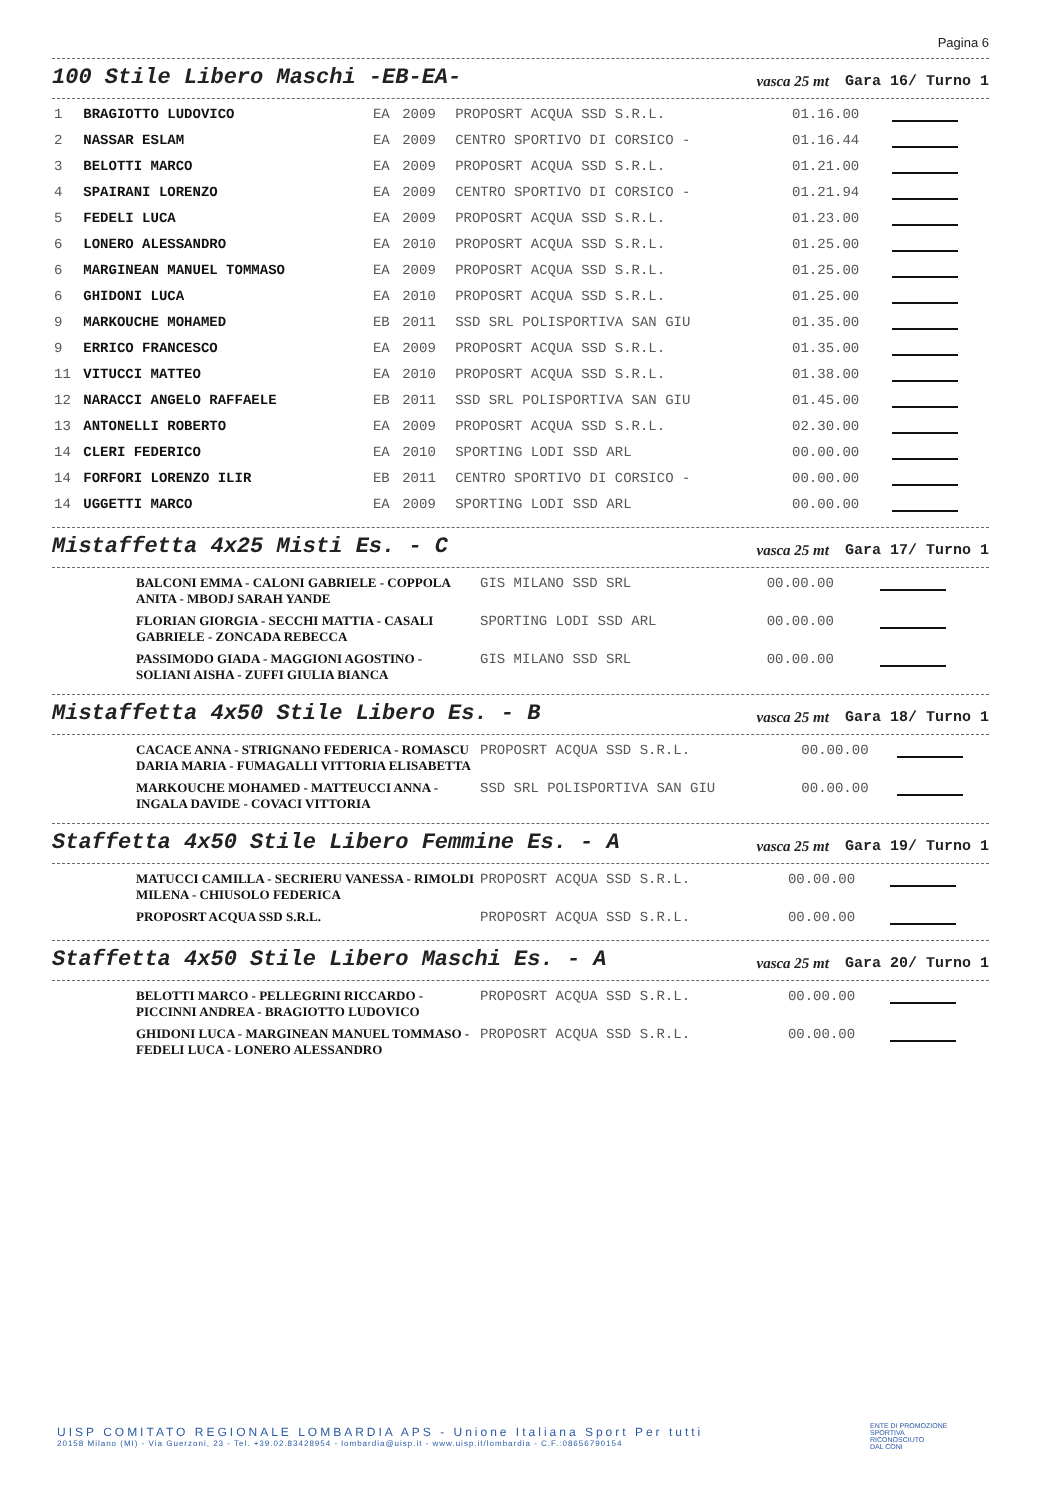Pagina 6
100 Stile Libero Maschi -EB-EA-
vasca 25 mt Gara 16/ Turno 1
| 1 | BRAGIOTTO LUDOVICO | EA | 2009 | PROPOSRT ACQUA SSD S.R.L. | 01.16.00 | |
| 2 | NASSAR ESLAM | EA | 2009 | CENTRO SPORTIVO DI CORSICO - | 01.16.44 | |
| 3 | BELOTTI MARCO | EA | 2009 | PROPOSRT ACQUA SSD S.R.L. | 01.21.00 | |
| 4 | SPAIRANI LORENZO | EA | 2009 | CENTRO SPORTIVO DI CORSICO - | 01.21.94 | |
| 5 | FEDELI LUCA | EA | 2009 | PROPOSRT ACQUA SSD S.R.L. | 01.23.00 | |
| 6 | LONERO ALESSANDRO | EA | 2010 | PROPOSRT ACQUA SSD S.R.L. | 01.25.00 | |
| 6 | MARGINEAN MANUEL TOMMASO | EA | 2009 | PROPOSRT ACQUA SSD S.R.L. | 01.25.00 | |
| 6 | GHIDONI LUCA | EA | 2010 | PROPOSRT ACQUA SSD S.R.L. | 01.25.00 | |
| 9 | MARKOUCHE MOHAMED | EB | 2011 | SSD SRL POLISPORTIVA SAN GIU | 01.35.00 | |
| 9 | ERRICO FRANCESCO | EA | 2009 | PROPOSRT ACQUA SSD S.R.L. | 01.35.00 | |
| 11 | VITUCCI MATTEO | EA | 2010 | PROPOSRT ACQUA SSD S.R.L. | 01.38.00 | |
| 12 | NARACCI ANGELO RAFFAELE | EB | 2011 | SSD SRL POLISPORTIVA SAN GIU | 01.45.00 | |
| 13 | ANTONELLI ROBERTO | EA | 2009 | PROPOSRT ACQUA SSD S.R.L. | 02.30.00 | |
| 14 | CLERI FEDERICO | EA | 2010 | SPORTING LODI SSD ARL | 00.00.00 | |
| 14 | FORFORI LORENZO ILIR | EB | 2011 | CENTRO SPORTIVO DI CORSICO - | 00.00.00 | |
| 14 | UGGETTI MARCO | EA | 2009 | SPORTING LODI SSD ARL | 00.00.00 | |
Mistaffetta 4x25 Misti Es. - C
vasca 25 mt Gara 17/ Turno 1
| | BALCONI EMMA - CALONI GABRIELE - COPPOLA ANITA - MBODJ SARAH YANDE | GIS MILANO SSD SRL | 00.00.00 | |
| | FLORIAN GIORGIA - SECCHI MATTIA - CASALI GABRIELE - ZONCADA REBECCA | SPORTING LODI SSD ARL | 00.00.00 | |
| | PASSIMODO GIADA - MAGGIONI AGOSTINO - SOLIANI AISHA - ZUFFI GIULIA BIANCA | GIS MILANO SSD SRL | 00.00.00 | |
Mistaffetta 4x50 Stile Libero Es. - B
vasca 25 mt Gara 18/ Turno 1
| | CACACE ANNA - STRIGNANO FEDERICA - ROMASCU DARIA MARIA - FUMAGALLI VITTORIA ELISABETTA | PROPOSRT ACQUA SSD S.R.L. | 00.00.00 | |
| | MARKOUCHE MOHAMED - MATTEUCCI ANNA - INGALA DAVIDE - COVACI VITTORIA | SSD SRL POLISPORTIVA SAN GIU | 00.00.00 | |
Staffetta 4x50 Stile Libero Femmine Es. - A
vasca 25 mt Gara 19/ Turno 1
| | MATUCCI CAMILLA - SECRIERU VANESSA - RIMOLDI MILENA - CHIUSOLO FEDERICA | PROPOSRT ACQUA SSD S.R.L. | 00.00.00 | |
| | PROPOSRT ACQUA SSD S.R.L. | PROPOSRT ACQUA SSD S.R.L. | 00.00.00 | |
Staffetta 4x50 Stile Libero Maschi Es. - A
vasca 25 mt Gara 20/ Turno 1
| | BELOTTI MARCO - PELLEGRINI RICCARDO - PICCINNI ANDREA - BRAGIOTTO LUDOVICO | PROPOSRT ACQUA SSD S.R.L. | 00.00.00 | |
| | GHIDONI LUCA - MARGINEAN MANUEL TOMMASO - FEDELI LUCA - LONERO ALESSANDRO | PROPOSRT ACQUA SSD S.R.L. | 00.00.00 | |
UISP COMITATO REGIONALE LOMBARDIA APS - Unione Italiana Sport Per tutti
20158 Milano (MI) - Via Guerzoni, 23 - Tel. +39.02.83428954 - lombardia@uisp.it - www.uisp.it/lombardia - C.F.:08656790154
ENTE DI PROMOZIONE
SPORTIVA
RICONOSCIUTO
DAL CONI